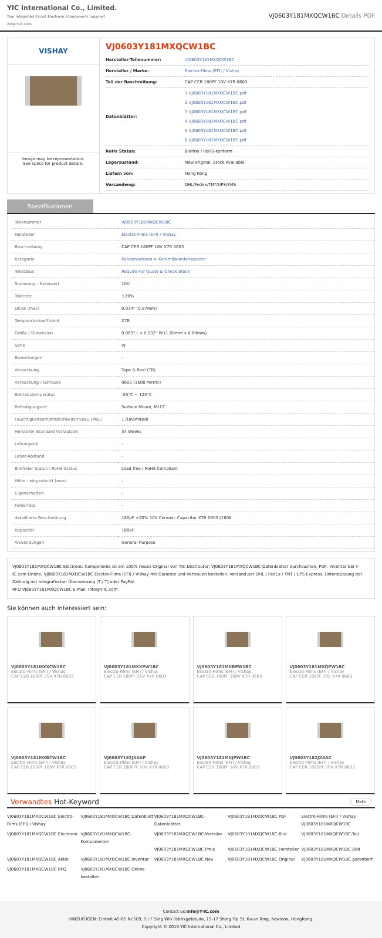YIC International Co., Limited.
Your Integrated Circuit Electronic Components Supplier!
www.Y-IC.com
VJ0603Y181MXQCW1BC Details PDF
VISHAY
Image may be representation.
See specs for product details.
VJ0603Y181MXQCW1BC
| Hersteller-Teilenummer: | VJ0603Y181MXQCW1BC |
| Hersteller / Marke: | Electro-Films (EFI) / Vishay |
| Teil der Beschreibung: | CAP CER 180PF 10V X7R 0603 |
| Datenblätter: | 1.VJ0603Y181MXQCW1BC.pdf 2.VJ0603Y181MXQCW1BC.pdf 3.VJ0603Y181MXQCW1BC.pdf 4.VJ0603Y181MXQCW1BC.pdf 5.VJ0603Y181MXQCW1BC.pdf 6.VJ0603Y181MXQCW1BC.pdf |
| RoHs Status: | Bleifrei / RoHS-konform |
| Lagerzustand: | New original, Stock Available. |
| Liefern von: | Hong Kong |
| Versandweg: | DHL/Fedex/TNT/UPS/EMS |
Spezifikationen
| Teilenummer | VJ0603Y181MXQCW1BC |
| Hersteller | Electro-Films (EFI) / Vishay |
| Beschreibung | CAP CER 180PF 10V X7R 0603 |
| Kategorie | Kondensatoren > Keramikkondensatoren |
| Teilstatus | Require For Quote & Check Stock |
| Spannung - Nennwert | 10V |
| Toleranz | ±20% |
| Dicke (max) | 0.034" (0.87mm) |
| Temperaturkoeffizient | X7R |
| Größe / Dimension | 0.063" L x 0.032" W (1.60mm x 0.80mm) |
| Serie | VJ |
| Bewertungen | - |
| Verpackung | Tape & Reel (TR) |
| Verpackung / Gehäuse | 0603 (1608 Metric) |
| Betriebstemperatur | -55°C ~ 125°C |
| Befestigungsart | Surface Mount, MLCC |
| Feuchtigkeitsempfindlichkeitsniveau (MSL) | 1 (Unlimited) |
| Hersteller Standard Vorlaufzeit | 34 Weeks |
| Leitungsstil | - |
| Leiter-Abstand | - |
| Bleifreier Status / RoHS-Status | Lead free / RoHS Compliant |
| Höhe - eingesteckt (max) | - |
| Eigenschaften | - |
| Fehlerrate | - |
| detaillierte Beschreibung | 180pF ±20% 10V Ceramic Capacitor X7R 0603 (1608 |
| Kapazität | 180pF |
| Anwendungen | General Purpose |
VJ0603Y181MXQCW1BC Electronic Components ist ein 100% neues Original von YIC Distributor, VJ0603Y181MXQCW1BC-Datenblätter durchsuchen, PDF, Inventar bei Y-IC.com Online, VJ0603Y181MXQCW1BC Electro-Films (EFI) / Vishay mit Garantie und Vertrauen bestellen. Versand per DHL / FedEx / TNT / UPS Express. Unterstützung der Zahlung mit telegrafischer Überweisung (T / T) oder PayPal.
RFQ VJ0603Y181MXQCW1BC E-Mail: Info@Y-IC.com
Sie können auch interessiert sein:
VJ0603Y181MXXCW1BC
Electro-Films (EFI) / Vishay
CAP CER 180PF 25V X7R 0603
VJ0603Y181MXXPW1BC
Electro-Films (EFI) / Vishay
CAP CER 180PF 25V X7R 0603
VJ0603Y181MXBPW1BC
Electro-Films (EFI) / Vishay
CAP CER 180PF 100V X7R 0603
VJ0603Y181MXQPW1BC
Electro-Films (EFI) / Vishay
CAP CER 180PF 10V X7R 0603
VJ0603Y181MXBCW1BC
Electro-Films (EFI) / Vishay
CAP CER 180PF 100V X7R 0603
VJ0603Y182JXAAP
Electro-Films (EFI) / Vishay
CAP CER 1800PF 50V X7R 0603
VJ0603Y181MXJPW1BC
Electro-Films (EFI) / Vishay
CAP CER 180PF 16V X7R 0603
VJ0603Y182JXAAC
Electro-Films (EFI) / Vishay
CAP CER 1800PF 50V X7R 0603
Verwandtes Hot-Keyword Mehr
VJ0603Y181MXQCW1BC Electro-Films (EFI) / Vishay
VJ0603Y181MXQCW1BC Datenblatt
VJ0603Y181MXQCW1BC-Datenblätter
VJ0603Y181MXQCW1BC PDF
Electro-Films (EFI) / Vishay VJ0603Y181MXQCW1BC
VJ0603Y181MXQCW1BC Electronic
VJ0603Y181MXQCW1BC-Komponenten
VJ0603Y181MXQCW1BC-Verteiler
VJ0603Y181MXQCW1BC Preis
VJ0603Y181MXQCW1BC-Bild
VJ0603Y181MXQCW1BC Hersteller
VJ0603Y181MXQCW1BC-Teil
VJ0603Y181MXQCW1BC Bild
VJ0603Y181MXQCW1BC Aktie
VJ0603Y181MXQCW1BC Inventar
VJ0603Y181MXQCW1BC Neu
VJ0603Y181MXQCW1BC Original
VJ0603Y181MXQCW1BC garantiert
VJ0603Y181MXQCW1BC RFQ
VJ0603Y181MXQCW1BC Online bestellen
Contact us:Info@Y-IC.com
HINZUFÜGEN: Einheit A5-B5 Nr.509, 5 / F Sing Win Fabrikgebäude, 15-17 Shing Yip St, Kwun Tong, Kowloon, HongKong.
Copyright © 2019 YIC International Co., Limited